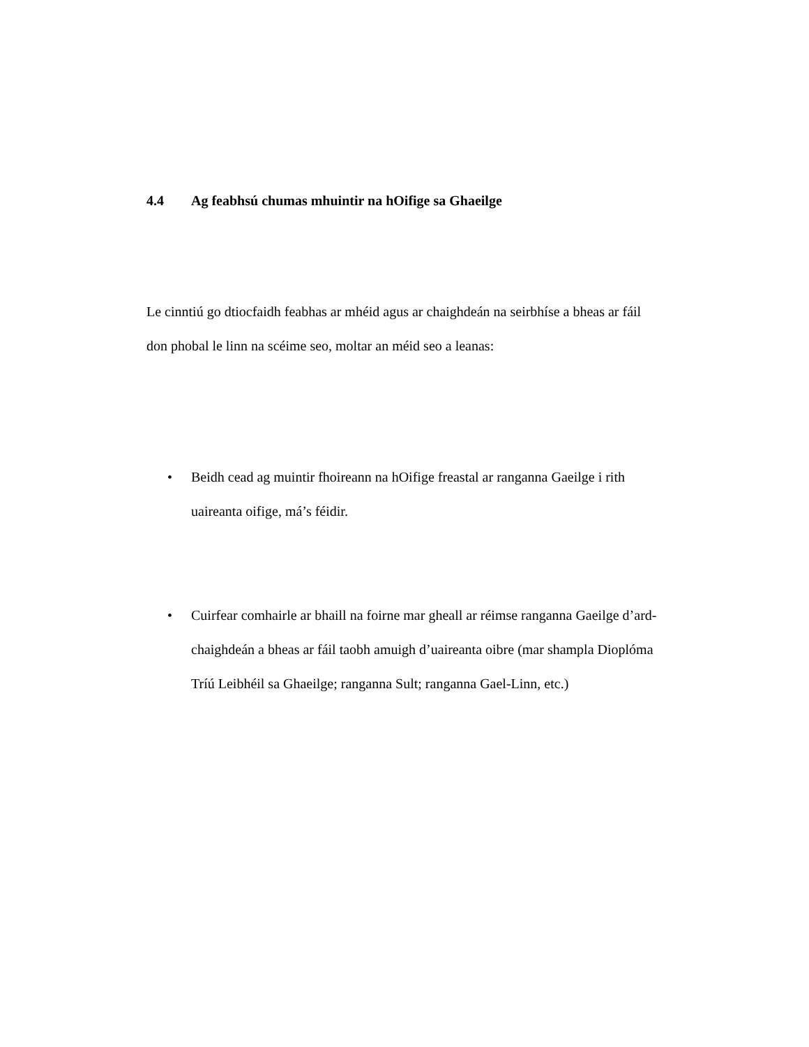4.4 Ag feabhsú chumas mhuintir na hOifige sa Ghaeilge
Le cinntiú go dtiocfaidh feabhas ar mhéid agus ar chaighdeán na seirbhíse a bheas ar fáil don phobal le linn na scéime seo, moltar an méid seo a leanas:
• Beidh cead ag muintir fhoireann na hOifige freastal ar ranganna Gaeilge i rith uaireanta oifige, má’s féidir.
• Cuirfear comhairle ar bhaill na foirne mar gheall ar réimse ranganna Gaeilge d’ard-chaighdeán a bheas ar fáil taobh amuigh d’uaireanta oibre (mar shampla Dioplóma Tríú Leibhéil sa Ghaeilge; ranganna Sult; ranganna Gael-Linn, etc.)